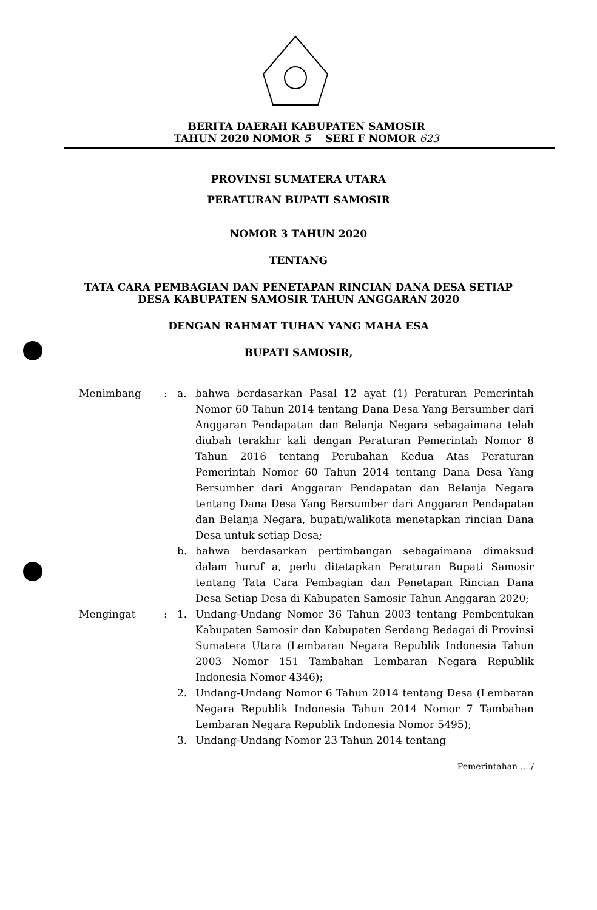BERITA DAERAH KABUPATEN SAMOSIR
TAHUN 2020 NOMOR 5 SERI F NOMOR 623
PROVINSI SUMATERA UTARA
PERATURAN BUPATI SAMOSIR
NOMOR 3 TAHUN 2020
TENTANG
TATA CARA PEMBAGIAN DAN PENETAPAN RINCIAN DANA DESA SETIAP
DESA KABUPATEN SAMOSIR TAHUN ANGGARAN 2020
DENGAN RAHMAT TUHAN YANG MAHA ESA
BUPATI SAMOSIR,
Menimbang : a. bahwa berdasarkan Pasal 12 ayat (1) Peraturan Pemerintah Nomor 60 Tahun 2014 tentang Dana Desa Yang Bersumber dari Anggaran Pendapatan dan Belanja Negara sebagaimana telah diubah terakhir kali dengan Peraturan Pemerintah Nomor 8 Tahun 2016 tentang Perubahan Kedua Atas Peraturan Pemerintah Nomor 60 Tahun 2014 tentang Dana Desa Yang Bersumber dari Anggaran Pendapatan dan Belanja Negara tentang Dana Desa Yang Bersumber dari Anggaran Pendapatan dan Belanja Negara, bupati/walikota menetapkan rincian Dana Desa untuk setiap Desa;
b. bahwa berdasarkan pertimbangan sebagaimana dimaksud dalam huruf a, perlu ditetapkan Peraturan Bupati Samosir tentang Tata Cara Pembagian dan Penetapan Rincian Dana Desa Setiap Desa di Kabupaten Samosir Tahun Anggaran 2020;
Mengingat : 1. Undang-Undang Nomor 36 Tahun 2003 tentang Pembentukan Kabupaten Samosir dan Kabupaten Serdang Bedagai di Provinsi Sumatera Utara (Lembaran Negara Republik Indonesia Tahun 2003 Nomor 151 Tambahan Lembaran Negara Republik Indonesia Nomor 4346);
2. Undang-Undang Nomor 6 Tahun 2014 tentang Desa (Lembaran Negara Republik Indonesia Tahun 2014 Nomor 7 Tambahan Lembaran Negara Republik Indonesia Nomor 5495);
3. Undang-Undang Nomor 23 Tahun 2014 tentang
Pemerintahan ..../